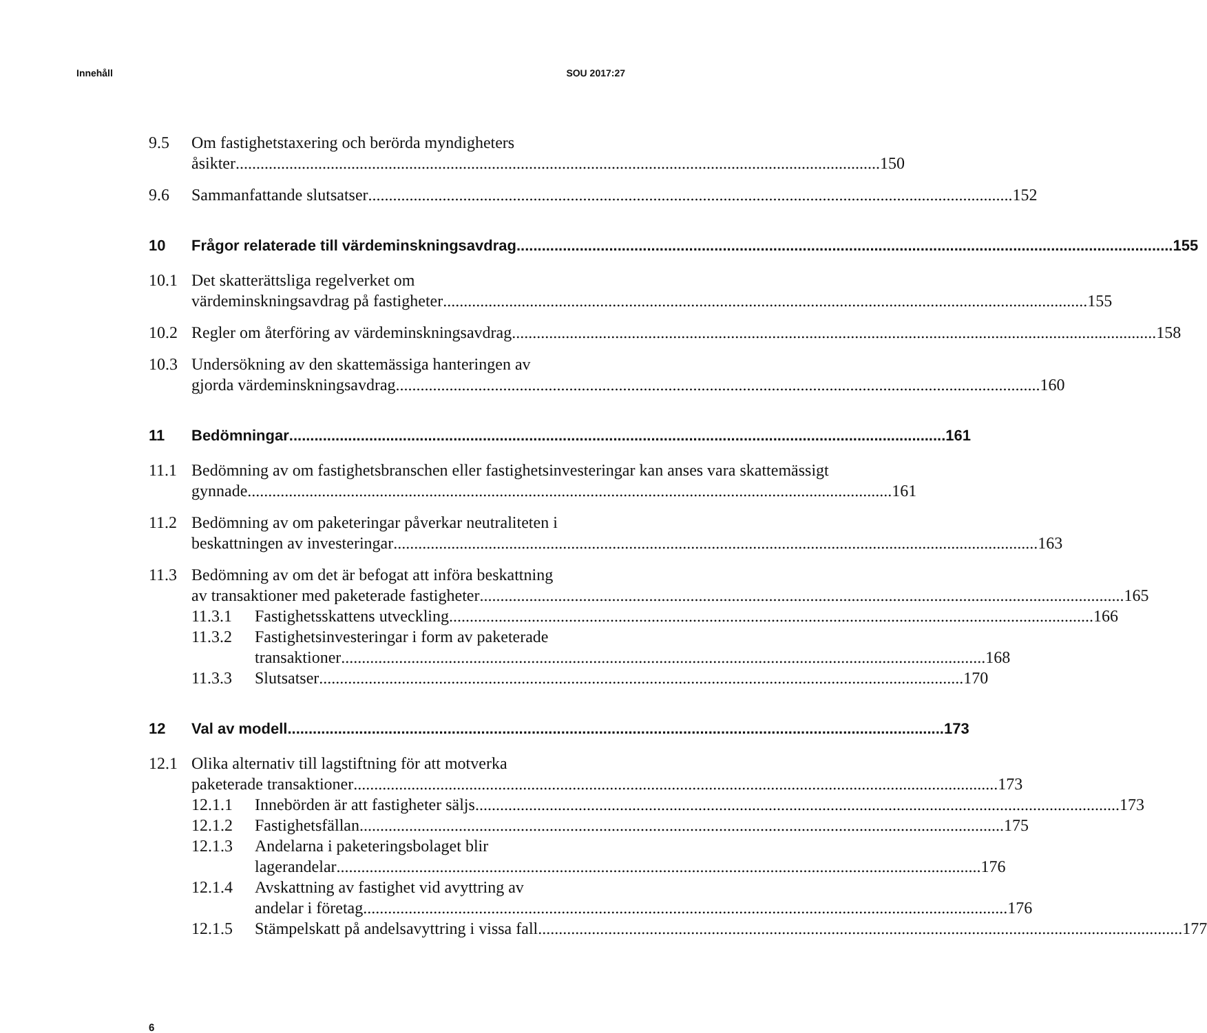Innehåll SOU 2017:27
9.5 Om fastighetstaxering och berörda myndigheters
åsikter 150
9.6 Sammanfattande slutsatser 152
10 Frågor relaterade till värdeminskningsavdrag 155
10.1 Det skatterättsliga regelverket om
värdeminskningsavdrag på fastigheter 155
10.2 Regler om återföring av värdeminskningsavdrag 158
10.3 Undersökning av den skattemässiga hanteringen av
gjorda värdeminskningsavdrag 160
11 Bedömningar 161
11.1 Bedömning av om fastighetsbranschen eller fastighetsinvesteringar kan anses vara skattemässigt
gynnade 161
11.2 Bedömning av om paketeringar påverkar neutraliteten i
beskattningen av investeringar 163
11.3 Bedömning av om det är befogat att införa beskattning
av transaktioner med paketerade fastigheter 165
11.3.1 Fastighetsskattens utveckling 166
11.3.2 Fastighetsinvesteringar i form av paketerade
transaktioner 168
11.3.3 Slutsatser 170
12 Val av modell 173
12.1 Olika alternativ till lagstiftning för att motverka
paketerade transaktioner 173
12.1.1 Innebörden är att fastigheter säljs 173
12.1.2 Fastighetsfällan 175
12.1.3 Andelarna i paketeringsbolaget blir
lagerandelar 176
12.1.4 Avskattning av fastighet vid avyttring av
andelar i företag 176
12.1.5 Stämpelskatt på andelsavyttring i vissa fall 177
6